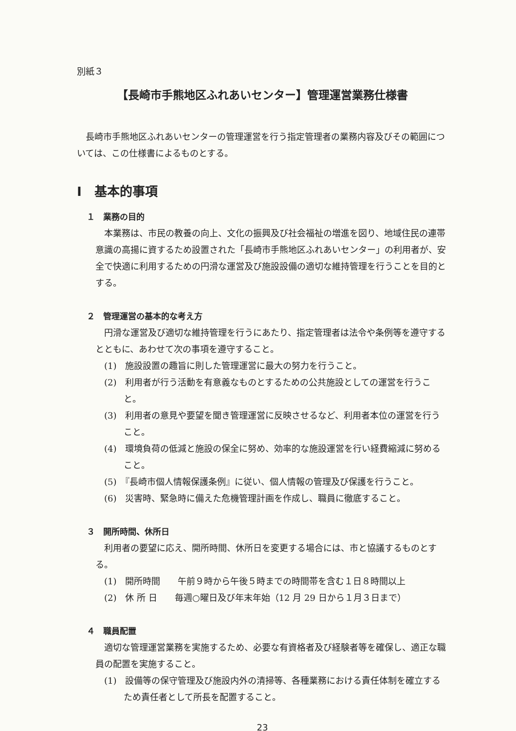別紙３
【長崎市手熊地区ふれあいセンター】管理運営業務仕様書
長崎市手熊地区ふれあいセンターの管理運営を行う指定管理者の業務内容及びその範囲については、この仕様書によるものとする。
Ⅰ　基本的事項
１　業務の目的
本業務は、市民の教養の向上、文化の振興及び社会福祉の増進を図り、地域住民の連帯意識の高揚に資するため設置された「長崎市手熊地区ふれあいセンター」の利用者が、安全で快適に利用するための円滑な運営及び施設設備の適切な維持管理を行うことを目的とする。
２　管理運営の基本的な考え方
円滑な運営及び適切な維持管理を行うにあたり、指定管理者は法令や条例等を遵守するとともに、あわせて次の事項を遵守すること。
(1)　施設設置の趣旨に則した管理運営に最大の努力を行うこと。
(2)　利用者が行う活動を有意義なものとするための公共施設としての運営を行うこと。
(3)　利用者の意見や要望を聞き管理運営に反映させるなど、利用者本位の運営を行うこと。
(4)　環境負荷の低減と施設の保全に努め、効率的な施設運営を行い経費縮減に努めること。
(5)　『長崎市個人情報保護条例』に従い、個人情報の管理及び保護を行うこと。
(6)　災害時、緊急時に備えた危機管理計画を作成し、職員に徹底すること。
３　開所時間、休所日
利用者の要望に応え、開所時間、休所日を変更する場合には、市と協議するものとする。
(1)　開所時間　　午前９時から午後５時までの時間帯を含む１日８時間以上
(2)　休 所 日　　毎週○曜日及び年末年始（12 月 29 日から１月３日まで）
４　職員配置
適切な管理運営業務を実施するため、必要な有資格者及び経験者等を確保し、適正な職員の配置を実施すること。
(1)　設備等の保守管理及び施設内外の清掃等、各種業務における責任体制を確立するため責任者として所長を配置すること。
23